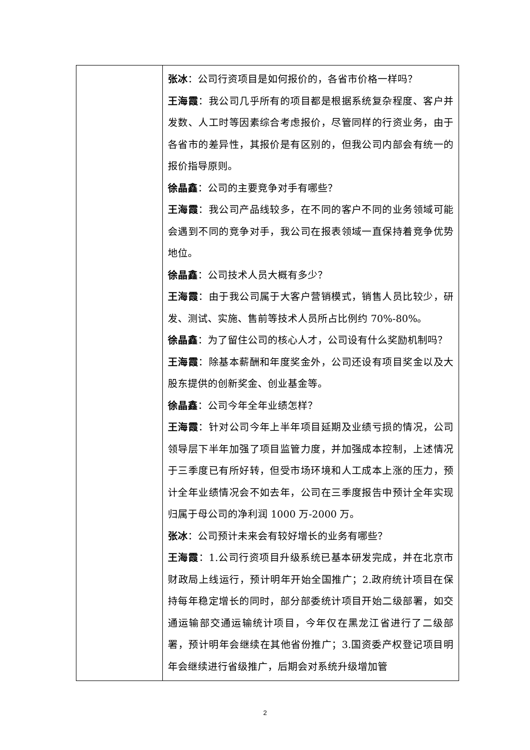| | 张冰 ：公司行资项目是如何报价的，各省市价格一样吗？ 王海霞 ：我公司几乎所有的项目都是根据系统复杂程度、客户并发数、人工时等因素综合考虑报价，尽管同样的行资业务，由于各省市的差异性，其报价是有区别的，但我公司内部会有统一的报价指导原则。 徐晶鑫 ：公司的主要竞争对手有哪些？ 王海霞 ：我公司产品线较多，在不同的客户不同的业务领域可能会遇到不同的竞争对手，我公司在报表领域一直保持着竞争优势地位。 徐晶鑫 ：公司技术人员大概有多少？ 王海霞 ：由于我公司属于大客户营销模式，销售人员比较少，研发、测试、实施、售前等技术人员所占比例约 70%-80%。 徐晶鑫 ：为了留住公司的核心人才，公司设有什么奖励机制吗？ 王海霞 ：除基本薪酬和年度奖金外，公司还设有项目奖金以及大股东提供的创新奖金、创业基金等。 徐晶鑫 ：公司今年全年业绩怎样？ 王海霞 ：针对公司今年上半年项目延期及业绩亏损的情况，公司领导层下半年加强了项目监管力度，并加强成本控制，上述情况于三季度已有所好转，但受市场环境和人工成本上涨的压力，预计全年业绩情况会不如去年，公司在三季度报告中预计全年实现归属于母公司的净利润 1000 万-2000 万。 张冰 ：公司预计未来会有较好增长的业务有哪些？ 王海霞 ：1.公司行资项目升级系统已基本研发完成，并在北京市财政局上线运行，预计明年开始全国推广；2.政府统计项目在保持每年稳定增长的同时，部分部委统计项目开始二级部署，如交通运输部交通运输统计项目，今年仅在黑龙江省进行了二级部署，预计明年会继续在其他省份推广；3.国资委产权登记项目明年会继续进行省级推广，后期会对系统升级增加管 |
2